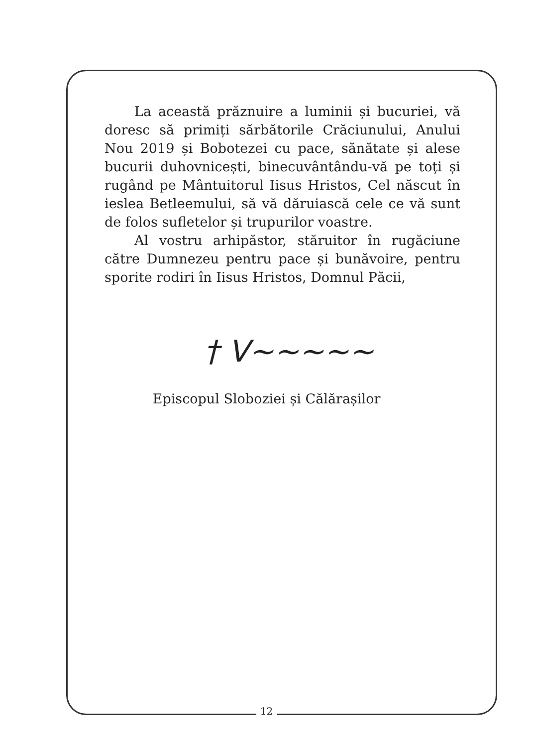La această prăznuire a luminii și bucuriei, vă doresc să primiți sărbătorile Crăciunului, Anului Nou 2019 și Bobotezei cu pace, sănătate și alese bucurii duhovnicești, binecuvântându-vă pe toți și rugând pe Mântuitorul Iisus Hristos, Cel născut în ieslea Betleemului, să vă dăruiască cele ce vă sunt de folos sufletelor și trupurilor voastre.
Al vostru arhipăstor, stăruitor în rugăciune către Dumnezeu pentru pace și bunăvoire, pentru sporite rodiri în Iisus Hristos, Domnul Păcii,
† V~~~~~
Episcopul Sloboziei și Călărașilor
12